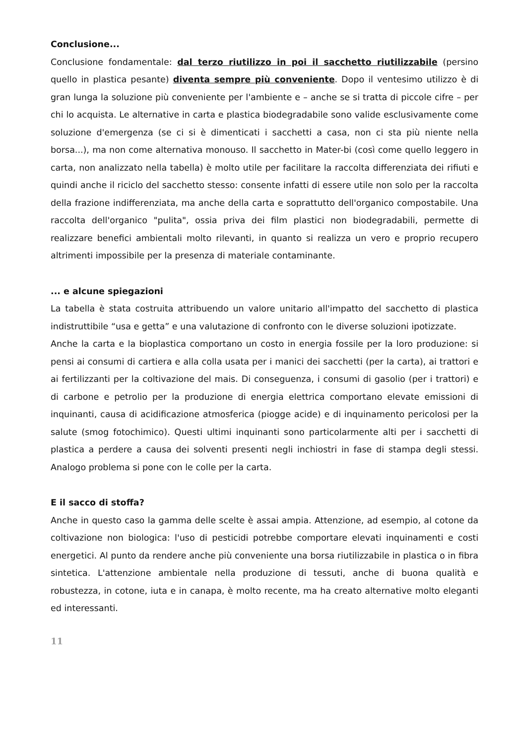Conclusione...
Conclusione fondamentale: dal terzo riutilizzo in poi il sacchetto riutilizzabile (persino quello in plastica pesante) diventa sempre più conveniente. Dopo il ventesimo utilizzo è di gran lunga la soluzione più conveniente per l'ambiente e – anche se si tratta di piccole cifre – per chi lo acquista. Le alternative in carta e plastica biodegradabile sono valide esclusivamente come soluzione d'emergenza (se ci si è dimenticati i sacchetti a casa, non ci sta più niente nella borsa...), ma non come alternativa monouso. Il sacchetto in Mater-bi (così come quello leggero in carta, non analizzato nella tabella) è molto utile per facilitare la raccolta differenziata dei rifiuti e quindi anche il riciclo del sacchetto stesso: consente infatti di essere utile non solo per la raccolta della frazione indifferenziata, ma anche della carta e soprattutto dell'organico compostabile. Una raccolta dell'organico "pulita", ossia priva dei film plastici non biodegradabili, permette di realizzare benefici ambientali molto rilevanti, in quanto si realizza un vero e proprio recupero altrimenti impossibile per la presenza di materiale contaminante.
... e alcune spiegazioni
La tabella è stata costruita attribuendo un valore unitario all'impatto del sacchetto di plastica indistruttibile “usa e getta” e una valutazione di confronto con le diverse soluzioni ipotizzate.
Anche la carta e la bioplastica comportano un costo in energia fossile per la loro produzione: si pensi ai consumi di cartiera e alla colla usata per i manici dei sacchetti (per la carta), ai trattori e ai fertilizzanti per la coltivazione del mais. Di conseguenza, i consumi di gasolio (per i trattori) e di carbone e petrolio per la produzione di energia elettrica comportano elevate emissioni di inquinanti, causa di acidificazione atmosferica (piogge acide) e di inquinamento pericolosi per la salute (smog fotochimico). Questi ultimi inquinanti sono particolarmente alti per i sacchetti di plastica a perdere a causa dei solventi presenti negli inchiostri in fase di stampa degli stessi. Analogo problema si pone con le colle per la carta.
E il sacco di stoffa?
Anche in questo caso la gamma delle scelte è assai ampia. Attenzione, ad esempio, al cotone da coltivazione non biologica: l'uso di pesticidi potrebbe comportare elevati inquinamenti e costi energetici. Al punto da rendere anche più conveniente una borsa riutilizzabile in plastica o in fibra sintetica. L'attenzione ambientale nella produzione di tessuti, anche di buona qualità e robustezza, in cotone, iuta e in canapa, è molto recente, ma ha creato alternative molto eleganti ed interessanti.
11